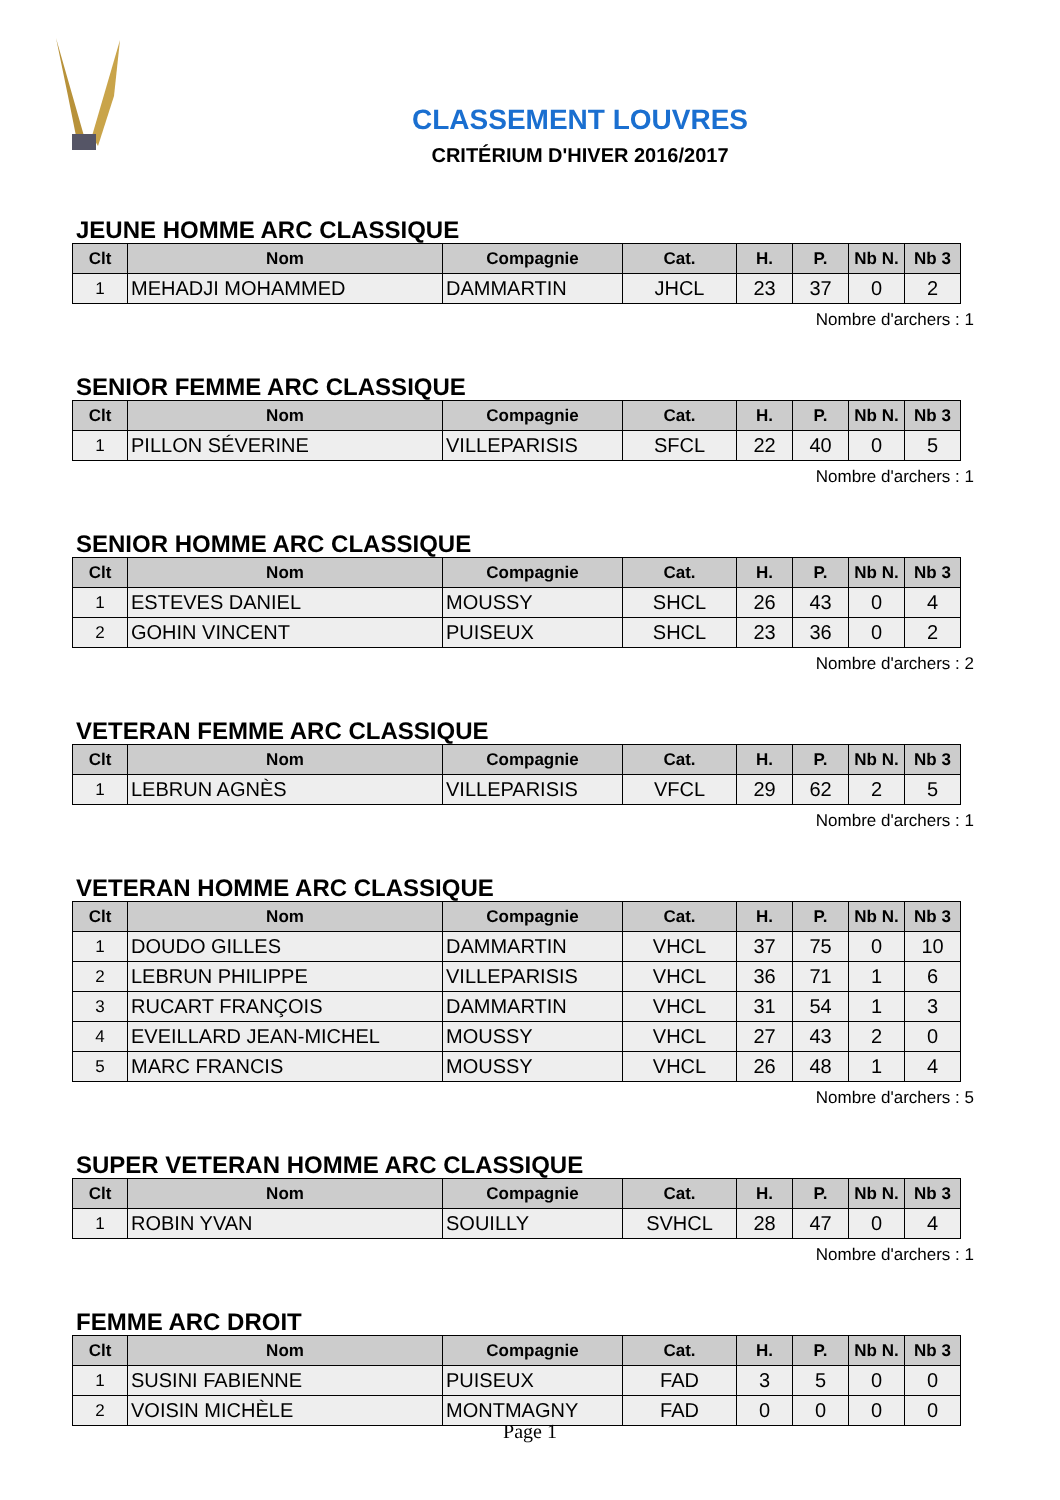CLASSEMENT LOUVRES
CRITÉRIUM D'HIVER 2016/2017
JEUNE HOMME ARC CLASSIQUE
| Clt | Nom | Compagnie | Cat. | H. | P. | Nb N. | Nb 3 |
| --- | --- | --- | --- | --- | --- | --- | --- |
| 1 | MEHADJI MOHAMMED | DAMMARTIN | JHCL | 23 | 37 | 0 | 2 |
Nombre d'archers : 1
SENIOR FEMME ARC CLASSIQUE
| Clt | Nom | Compagnie | Cat. | H. | P. | Nb N. | Nb 3 |
| --- | --- | --- | --- | --- | --- | --- | --- |
| 1 | PILLON SÉVERINE | VILLEPARISIS | SFCL | 22 | 40 | 0 | 5 |
Nombre d'archers : 1
SENIOR HOMME ARC CLASSIQUE
| Clt | Nom | Compagnie | Cat. | H. | P. | Nb N. | Nb 3 |
| --- | --- | --- | --- | --- | --- | --- | --- |
| 1 | ESTEVES DANIEL | MOUSSY | SHCL | 26 | 43 | 0 | 4 |
| 2 | GOHIN VINCENT | PUISEUX | SHCL | 23 | 36 | 0 | 2 |
Nombre d'archers : 2
VETERAN FEMME ARC CLASSIQUE
| Clt | Nom | Compagnie | Cat. | H. | P. | Nb N. | Nb 3 |
| --- | --- | --- | --- | --- | --- | --- | --- |
| 1 | LEBRUN AGNÈS | VILLEPARISIS | VFCL | 29 | 62 | 2 | 5 |
Nombre d'archers : 1
VETERAN HOMME ARC CLASSIQUE
| Clt | Nom | Compagnie | Cat. | H. | P. | Nb N. | Nb 3 |
| --- | --- | --- | --- | --- | --- | --- | --- |
| 1 | DOUDO GILLES | DAMMARTIN | VHCL | 37 | 75 | 0 | 10 |
| 2 | LEBRUN PHILIPPE | VILLEPARISIS | VHCL | 36 | 71 | 1 | 6 |
| 3 | RUCART FRANÇOIS | DAMMARTIN | VHCL | 31 | 54 | 1 | 3 |
| 4 | EVEILLARD JEAN-MICHEL | MOUSSY | VHCL | 27 | 43 | 2 | 0 |
| 5 | MARC FRANCIS | MOUSSY | VHCL | 26 | 48 | 1 | 4 |
Nombre d'archers : 5
SUPER VETERAN HOMME ARC CLASSIQUE
| Clt | Nom | Compagnie | Cat. | H. | P. | Nb N. | Nb 3 |
| --- | --- | --- | --- | --- | --- | --- | --- |
| 1 | ROBIN YVAN | SOUILLY | SVHCL | 28 | 47 | 0 | 4 |
Nombre d'archers : 1
FEMME ARC DROIT
| Clt | Nom | Compagnie | Cat. | H. | P. | Nb N. | Nb 3 |
| --- | --- | --- | --- | --- | --- | --- | --- |
| 1 | SUSINI FABIENNE | PUISEUX | FAD | 3 | 5 | 0 | 0 |
| 2 | VOISIN MICHÈLE | MONTMAGNY | FAD | 0 | 0 | 0 | 0 |
Page 1